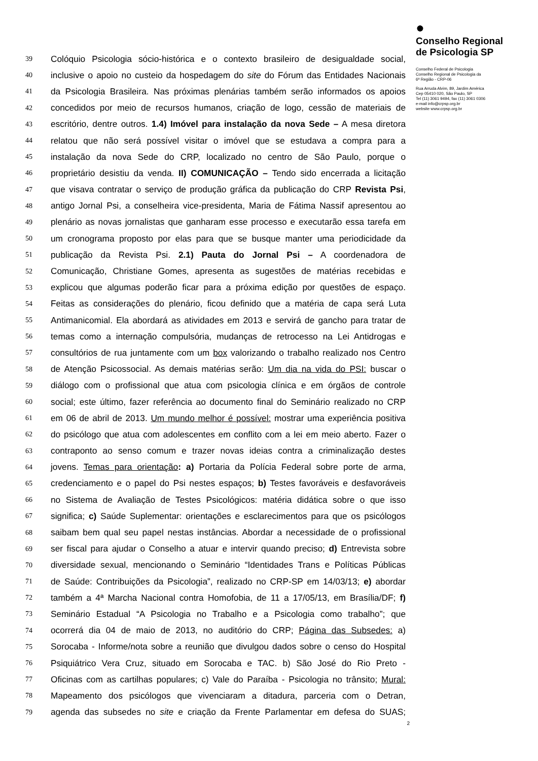39 Colóquio Psicologia sócio-histórica e o contexto brasileiro de desigualdade social,
40 inclusive o apoio no custeio da hospedagem do site do Fórum das Entidades Nacionais
41 da Psicologia Brasileira. Nas próximas plenárias também serão informados os apoios
42 concedidos por meio de recursos humanos, criação de logo, cessão de materiais de
43 escritório, dentre outros. 1.4) Imóvel para instalação da nova Sede – A mesa diretora
44 relatou que não será possível visitar o imóvel que se estudava a compra para a
45 instalação da nova Sede do CRP, localizado no centro de São Paulo, porque o
46 proprietário desistiu da venda. II) COMUNICAÇÃO – Tendo sido encerrada a licitação
47 que visava contratar o serviço de produção gráfica da publicação do CRP Revista Psi,
48 antigo Jornal Psi, a conselheira vice-presidenta, Maria de Fátima Nassif apresentou ao
49 plenário as novas jornalistas que ganharam esse processo e executarão essa tarefa em
50 um cronograma proposto por elas para que se busque manter uma periodicidade da
51 publicação da Revista Psi. 2.1) Pauta do Jornal Psi – A coordenadora de
52 Comunicação, Christiane Gomes, apresenta as sugestões de matérias recebidas e
53 explicou que algumas poderão ficar para a próxima edição por questões de espaço.
54 Feitas as considerações do plenário, ficou definido que a matéria de capa será Luta
55 Antimanicomial. Ela abordará as atividades em 2013 e servirá de gancho para tratar de
56 temas como a internação compulsória, mudanças de retrocesso na Lei Antidrogas e
57 consultórios de rua juntamente com um box valorizando o trabalho realizado nos Centro
58 de Atenção Psicossocial. As demais matérias serão: Um dia na vida do PSI: buscar o
59 diálogo com o profissional que atua com psicologia clínica e em órgãos de controle
60 social; este último, fazer referência ao documento final do Seminário realizado no CRP
61 em 06 de abril de 2013. Um mundo melhor é possível: mostrar uma experiência positiva
62 do psicólogo que atua com adolescentes em conflito com a lei em meio aberto. Fazer o
63 contraponto ao senso comum e trazer novas ideias contra a criminalização destes
64 jovens. Temas para orientação: a) Portaria da Polícia Federal sobre porte de arma,
65 credenciamento e o papel do Psi nestes espaços; b) Testes favoráveis e desfavoráveis
66 no Sistema de Avaliação de Testes Psicológicos: matéria didática sobre o que isso
67 significa; c) Saúde Suplementar: orientações e esclarecimentos para que os psicólogos
68 saibam bem qual seu papel nestas instâncias. Abordar a necessidade de o profissional
69 ser fiscal para ajudar o Conselho a atuar e intervir quando preciso; d) Entrevista sobre
70 diversidade sexual, mencionando o Seminário “Identidades Trans e Políticas Públicas
71 de Saúde: Contribuições da Psicologia”, realizado no CRP-SP em 14/03/13; e) abordar
72 também a 4ª Marcha Nacional contra Homofobia, de 11 a 17/05/13, em Brasília/DF; f)
73 Seminário Estadual “A Psicologia no Trabalho e a Psicologia como trabalho”; que
74 ocorrerá dia 04 de maio de 2013, no auditório do CRP; Página das Subsedes: a)
75 Sorocaba - Informe/nota sobre a reunião que divulgou dados sobre o censo do Hospital
76 Psiquiátrico Vera Cruz, situado em Sorocaba e TAC. b) São José do Rio Preto -
77 Oficinas com as cartilhas populares; c) Vale do Paraíba - Psicologia no trânsito; Mural:
78 Mapeamento dos psicólogos que vivenciaram a ditadura, parceria com o Detran,
79 agenda das subsedes no site e criação da Frente Parlamentar em defesa do SUAS;
2
●
Conselho Regional
de Psicologia SP
Conselho Federal de Psicologia
Conselho Regional de Psicologia da
6ª Região - CRP-06
Rua Arruda Alvim, 89, Jardim América
Cep 05410 020, São Paulo, SP
Tel (11) 3061 9494, fax (11) 3061 0306
e-mail info@crpsp.org.br
website www.crpsp.org.br